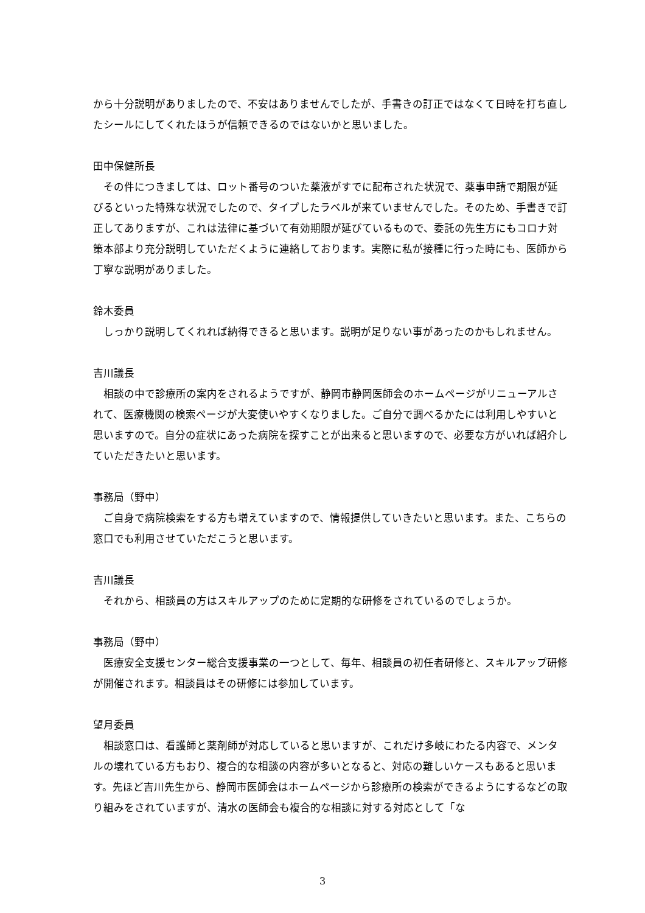から十分説明がありましたので、不安はありませんでしたが、手書きの訂正ではなくて日時を打ち直したシールにしてくれたほうが信頼できるのではないかと思いました。
田中保健所長
　その件につきましては、ロット番号のついた薬液がすでに配布された状況で、薬事申請で期限が延びるといった特殊な状況でしたので、タイプしたラベルが来ていませんでした。そのため、手書きで訂正してありますが、これは法律に基づいて有効期限が延びているもので、委託の先生方にもコロナ対策本部より充分説明していただくように連絡しております。実際に私が接種に行った時にも、医師から丁寧な説明がありました。
鈴木委員
　しっかり説明してくれれば納得できると思います。説明が足りない事があったのかもしれません。
吉川議長
　相談の中で診療所の案内をされるようですが、静岡市静岡医師会のホームページがリニューアルされて、医療機関の検索ページが大変使いやすくなりました。ご自分で調べるかたには利用しやすいと思いますので。自分の症状にあった病院を探すことが出来ると思いますので、必要な方がいれば紹介していただきたいと思います。
事務局（野中）
　ご自身で病院検索をする方も増えていますので、情報提供していきたいと思います。また、こちらの窓口でも利用させていただこうと思います。
吉川議長
　それから、相談員の方はスキルアップのために定期的な研修をされているのでしょうか。
事務局（野中）
　医療安全支援センター総合支援事業の一つとして、毎年、相談員の初任者研修と、スキルアップ研修が開催されます。相談員はその研修には参加しています。
望月委員
　相談窓口は、看護師と薬剤師が対応していると思いますが、これだけ多岐にわたる内容で、メンタルの壊れている方もおり、複合的な相談の内容が多いとなると、対応の難しいケースもあると思います。先ほど吉川先生から、静岡市医師会はホームページから診療所の検索ができるようにするなどの取り組みをされていますが、清水の医師会も複合的な相談に対する対応として「な
3